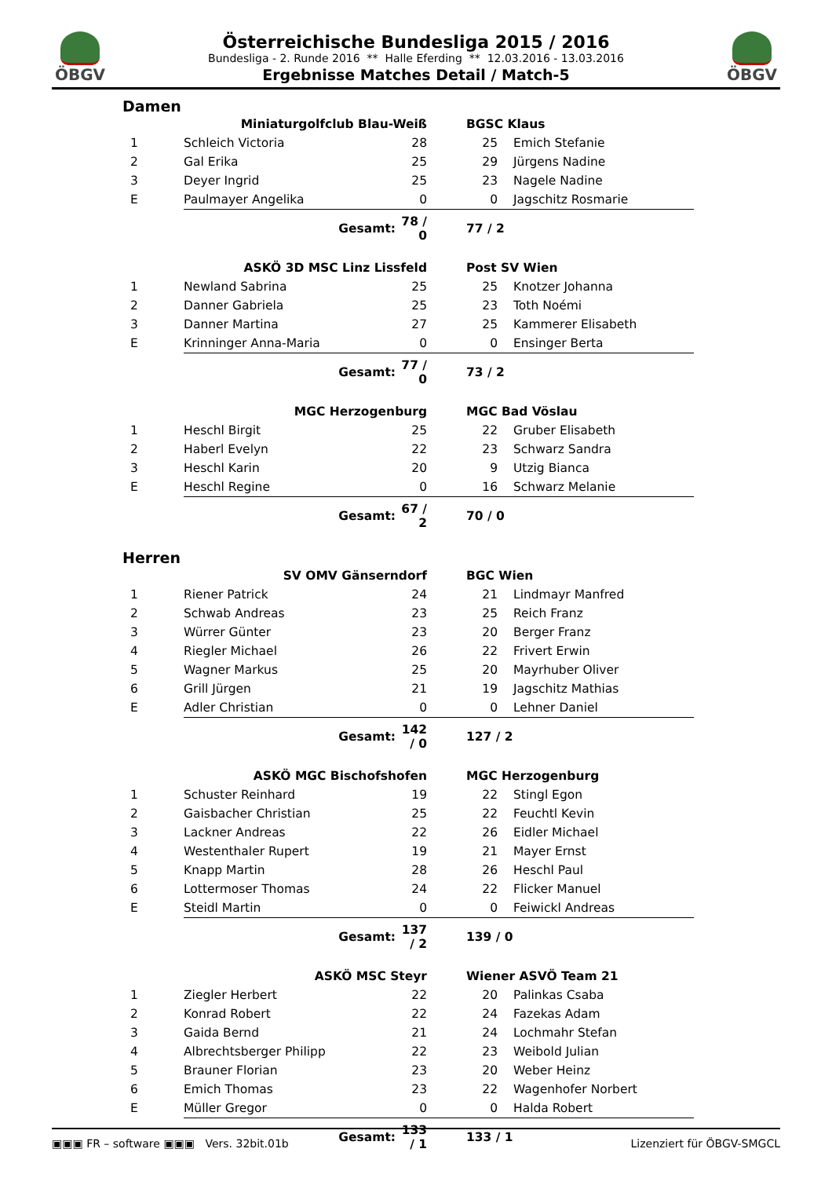ÖBGV
Österreichische Bundesliga 2015 / 2016
Bundesliga - 2. Runde 2016 ** Halle Eferding ** 12.03.2016 - 13.03.2016
Ergebnisse Matches Detail / Match-5
ÖBGV
Damen
| | Miniaturgolfclub Blau-Weiß | | | BGSC Klaus | |
| 1 | Schleich Victoria | 28 | | 25 | Emich Stefanie |
| 2 | Gal Erika | 25 | | 29 | Jürgens Nadine |
| 3 | Deyer Ingrid | 25 | | 23 | Nagele Nadine |
| E | Paulmayer Angelika | 0 | | 0 | Jagschitz Rosmarie |
| | Gesamt: | 78 / 0 | | 77 / 2 | |
| | ASKÖ 3D MSC Linz Lissfeld | | | Post SV Wien | |
| 1 | Newland Sabrina | 25 | | 25 | Knotzer Johanna |
| 2 | Danner Gabriela | 25 | | 23 | Toth Noémi |
| 3 | Danner Martina | 27 | | 25 | Kammerer Elisabeth |
| E | Krinninger Anna-Maria | 0 | | 0 | Ensinger Berta |
| | Gesamt: | 77 / 0 | | 73 / 2 | |
| | MGC Herzogenburg | | | MGC Bad Vöslau | |
| 1 | Heschl Birgit | 25 | | 22 | Gruber Elisabeth |
| 2 | Haberl Evelyn | 22 | | 23 | Schwarz Sandra |
| 3 | Heschl Karin | 20 | | 9 | Utzig Bianca |
| E | Heschl Regine | 0 | | 16 | Schwarz Melanie |
| | Gesamt: | 67 / 2 | | 70 / 0 | |
Herren
| | SV OMV Gänserndorf | | | BGC Wien | |
| 1 | Riener Patrick | 24 | | 21 | Lindmayr Manfred |
| 2 | Schwab Andreas | 23 | | 25 | Reich Franz |
| 3 | Würrer Günter | 23 | | 20 | Berger Franz |
| 4 | Riegler Michael | 26 | | 22 | Frivert Erwin |
| 5 | Wagner Markus | 25 | | 20 | Mayrhuber Oliver |
| 6 | Grill Jürgen | 21 | | 19 | Jagschitz Mathias |
| E | Adler Christian | 0 | | 0 | Lehner Daniel |
| | Gesamt: | 142 / 0 | | 127 / 2 | |
| | ASKÖ MGC Bischofshofen | | | MGC Herzogenburg | |
| 1 | Schuster Reinhard | 19 | | 22 | Stingl Egon |
| 2 | Gaisbacher Christian | 25 | | 22 | Feuchtl Kevin |
| 3 | Lackner Andreas | 22 | | 26 | Eidler Michael |
| 4 | Westenthaler Rupert | 19 | | 21 | Mayer Ernst |
| 5 | Knapp Martin | 28 | | 26 | Heschl Paul |
| 6 | Lottermoser Thomas | 24 | | 22 | Flicker Manuel |
| E | Steidl Martin | 0 | | 0 | Feiwickl Andreas |
| | Gesamt: | 137 / 2 | | 139 / 0 | |
| | ASKÖ MSC Steyr | | | Wiener ASVÖ Team 21 | |
| 1 | Ziegler Herbert | 22 | | 20 | Palinkas Csaba |
| 2 | Konrad Robert | 22 | | 24 | Fazekas Adam |
| 3 | Gaida Bernd | 21 | | 24 | Lochmahr Stefan |
| 4 | Albrechtsberger Philipp | 22 | | 23 | Weibold Julian |
| 5 | Brauner Florian | 23 | | 20 | Weber Heinz |
| 6 | Emich Thomas | 23 | | 22 | Wagenhofer Norbert |
| E | Müller Gregor | 0 | | 0 | Halda Robert |
| | Gesamt: | 133 / 1 | | 133 / 1 | |
▣▣▣ FR – software ▣▣▣ Vers. 32bit.01b Lizenziert für ÖBGV-SMGCL